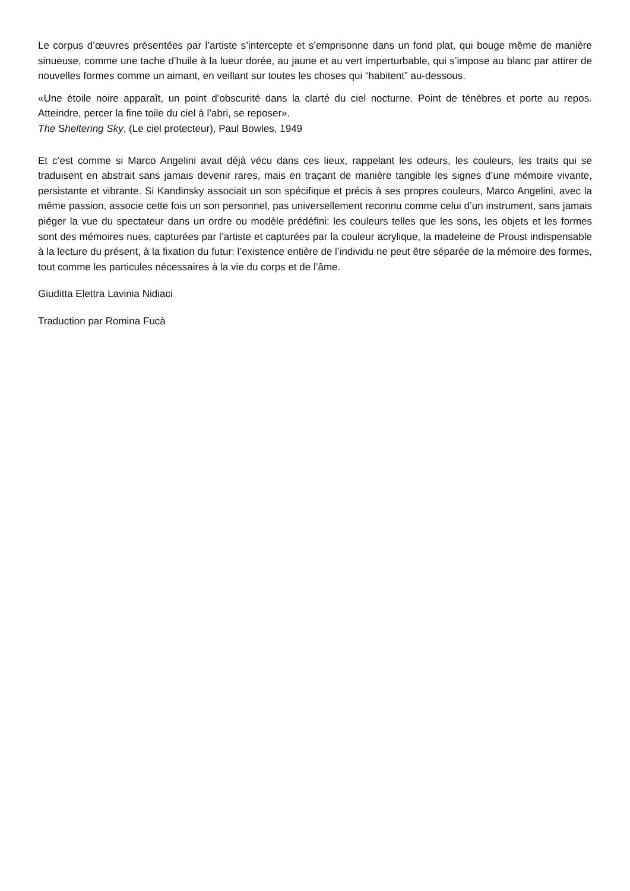Le corpus d’œuvres présentées par l’artiste s’intercepte et s’emprisonne dans un fond plat, qui bouge même de manière sinueuse, comme une tache d’huile à la lueur dorée, au jaune et au vert imperturbable, qui s’impose au blanc par attirer de nouvelles formes comme un aimant, en veillant sur toutes les choses qui “habitent” au-dessous.
«Une étoile noire apparaît, un point d’obscurité dans la clarté du ciel nocturne. Point de ténèbres et porte au repos. Atteindre, percer la fine toile du ciel à l’abri, se reposer».
The Sheltering Sky, (Le ciel protecteur), Paul Bowles, 1949
Et c’est comme si Marco Angelini avait déjà vécu dans ces lieux, rappelant les odeurs, les couleurs, les traits qui se traduisent en abstrait sans jamais devenir rares, mais en traçant de manière tangible les signes d’une mémoire vivante, persistante et vibrante. Si Kandinsky associait un son spécifique et précis à ses propres couleurs, Marco Angelini, avec la même passion, associe cette fois un son personnel, pas universellement reconnu comme celui d’un instrument, sans jamais piéger la vue du spectateur dans un ordre ou modèle prédéfini: les couleurs telles que les sons, les objets et les formes sont des mémoires nues, capturées par l’artiste et capturées par la couleur acrylique, la madeleine de Proust indispensable à la lecture du présent, à la fixation du futur: l’existence entière de l’individu ne peut être séparée de la mémoire des formes, tout comme les particules nécessaires à la vie du corps et de l’âme.
Giuditta Elettra Lavinia Nidiaci
Traduction par Romina Fucà